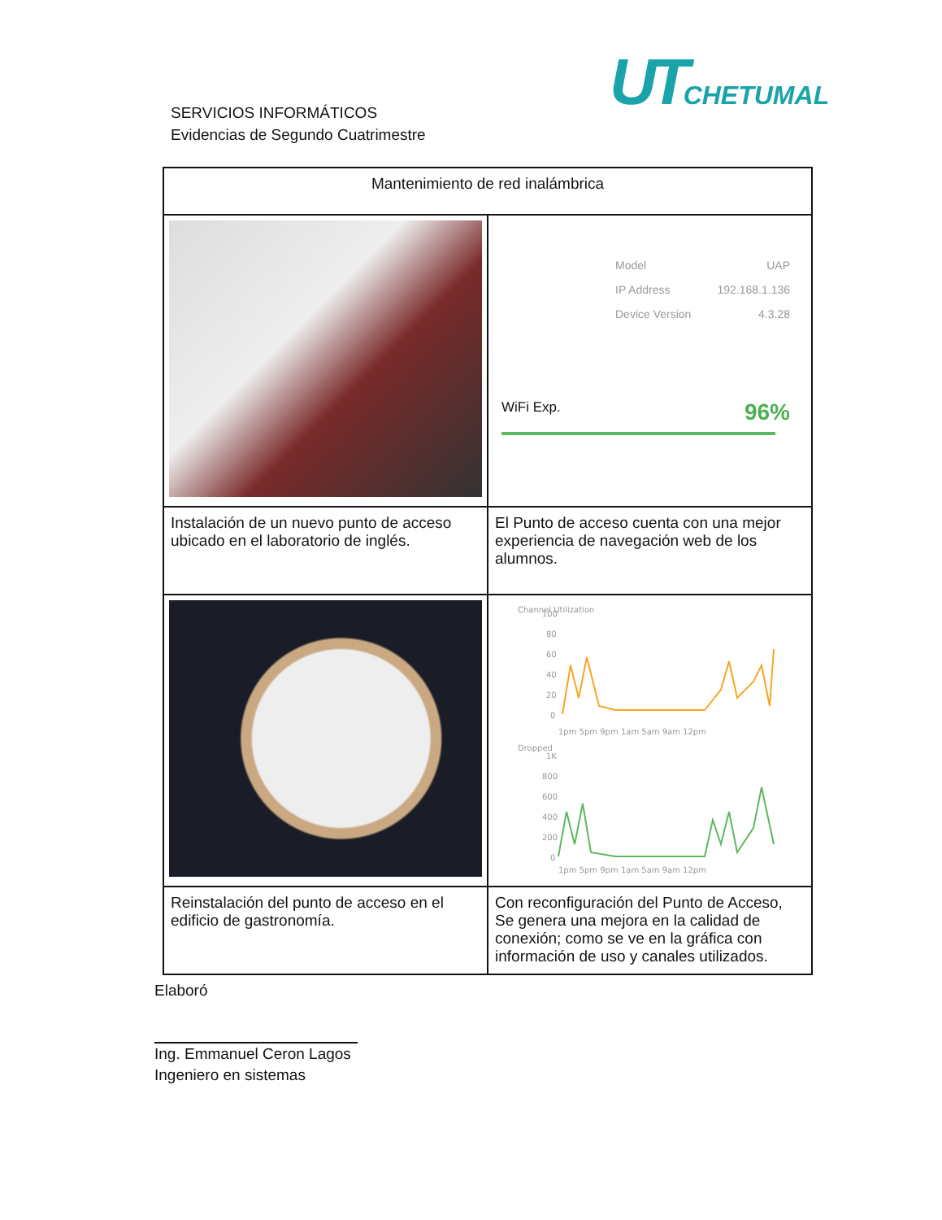UT CHETUMAL
SERVICIOS INFORMÁTICOS
Evidencias de Segundo Cuatrimestre
| Mantenimiento de red inalámbrica | |
| | Model UAP IP Address 192.168.1.136 Device Version 4.3.28 WiFi Exp. 96% |
| Instalación de un nuevo punto de acceso ubicado en el laboratorio de inglés. | El Punto de acceso cuenta con una mejor experiencia de navegación web de los alumnos. |
| | Channel Utilization 100 80 60 40 20 0 1pm 5pm 9pm 1am 5am 9am 12pm Dropped 1K 800 600 400 200 0 1pm 5pm 9pm 1am 5am 9am 12pm |
| Reinstalación del punto de acceso en el edificio de gastronomía. | Con reconfiguración del Punto de Acceso, Se genera una mejora en la calidad de conexión; como se ve en la gráfica con información de uso y canales utilizados. |
Elaboró
Ing. Emmanuel Ceron Lagos
Ingeniero en sistemas